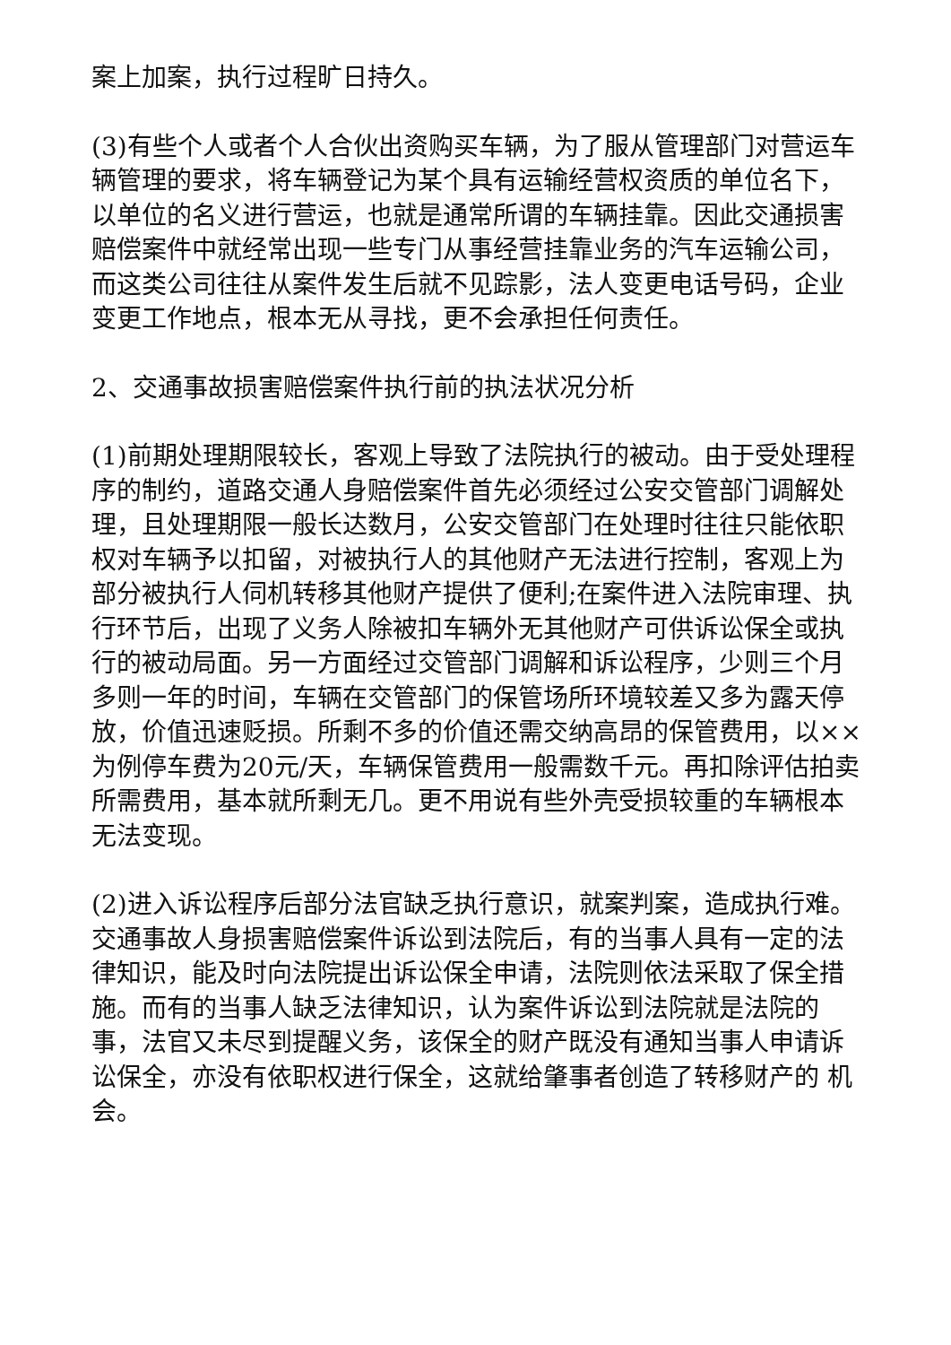案上加案，执行过程旷日持久。
(3)有些个人或者个人合伙出资购买车辆，为了服从管理部门对营运车辆管理的要求，将车辆登记为某个具有运输经营权资质的单位名下，以单位的名义进行营运，也就是通常所谓的车辆挂靠。因此交通损害赔偿案件中就经常出现一些专门从事经营挂靠业务的汽车运输公司，而这类公司往往从案件发生后就不见踪影，法人变更电话号码，企业变更工作地点，根本无从寻找，更不会承担任何责任。
2、交通事故损害赔偿案件执行前的执法状况分析
(1)前期处理期限较长，客观上导致了法院执行的被动。由于受处理程序的制约，道路交通人身赔偿案件首先必须经过公安交管部门调解处理，且处理期限一般长达数月，公安交管部门在处理时往往只能依职权对车辆予以扣留，对被执行人的其他财产无法进行控制，客观上为部分被执行人伺机转移其他财产提供了便利;在案件进入法院审理、执行环节后，出现了义务人除被扣车辆外无其他财产可供诉讼保全或执行的被动局面。另一方面经过交管部门调解和诉讼程序，少则三个月多则一年的时间，车辆在交管部门的保管场所环境较差又多为露天停放，价值迅速贬损。所剩不多的价值还需交纳高昂的保管费用，以××为例停车费为20元/天，车辆保管费用一般需数千元。再扣除评估拍卖所需费用，基本就所剩无几。更不用说有些外壳受损较重的车辆根本无法变现。
(2)进入诉讼程序后部分法官缺乏执行意识，就案判案，造成执行难。交通事故人身损害赔偿案件诉讼到法院后，有的当事人具有一定的法律知识，能及时向法院提出诉讼保全申请，法院则依法采取了保全措施。而有的当事人缺乏法律知识，认为案件诉讼到法院就是法院的事，法官又未尽到提醒义务，该保全的财产既没有通知当事人申请诉讼保全，亦没有依职权进行保全，这就给肇事者创造了转移财产的 机会。